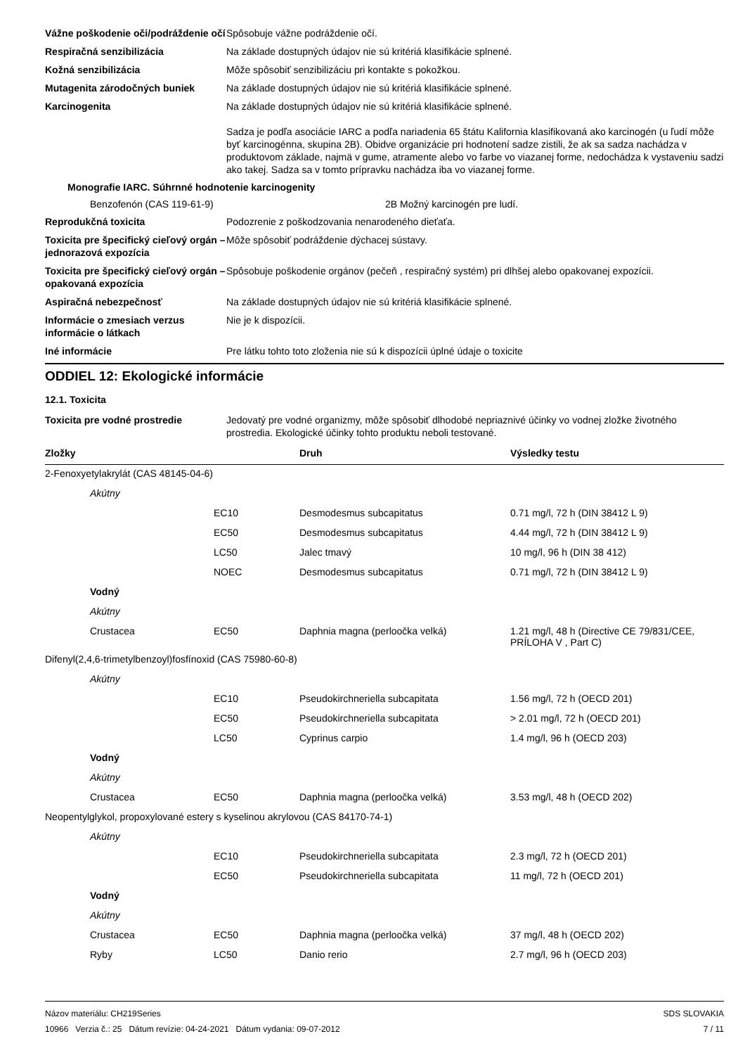Vážne poškodenie oči/podráždenie očí
Spôsobuje vážne podráždenie očí.
Respiračná senzibilizácia Na základe dostupných údajov nie sú kritériá klasifikácie splnené.
Kožná senzibilizácia Môže spôsobiť senzibilizáciu pri kontakte s pokožkou.
Mutagenita zárodočných buniek Na základe dostupných údajov nie sú kritériá klasifikácie splnené.
Karcinogenita Na základe dostupných údajov nie sú kritériá klasifikácie splnené.
Sadza je podľa asociácie IARC a podľa nariadenia 65 štátu Kalifornia klasifikovaná ako karcinogén (u ľudí môže byť karcinogénna, skupina 2B). Obidve organizácie pri hodnotení sadze zistili, že ak sa sadza nachádza v produktovom základe, najmä v gume, atramente alebo vo farbe vo viazanej forme, nedochádza k vystaveniu sadzi ako takej. Sadza sa v tomto prípravku nachádza iba vo viazanej forme.
Monografie IARC. Súhrnné hodnotenie karcinogenity
Benzofenón (CAS 119-61-9) 2B Možný karcinogén pre ludí.
Reprodukčná toxicita Podozrenie z poškodzovania nenarodeného dieťaťa.
Toxicita pre špecifický cieľový orgán – jednorazová expozícia
Môže spôsobiť podráždenie dýchacej sústavy.
Toxicita pre špecifický cieľový orgán – opakovaná expozícia
Spôsobuje poškodenie orgánov (pečeň , respiračný systém) pri dlhšej alebo opakovanej expozícii.
Aspiračná nebezpečnosť Na základe dostupných údajov nie sú kritériá klasifikácie splnené.
Informácie o zmesiach verzus informácie o látkach
Nie je k dispozícii.
Iné informácie Pre látku tohto toto zloženia nie sú k dispozícii úplné údaje o toxicite
ODDIEL 12: Ekologické informácie
12.1. Toxicita
Toxicita pre vodné prostredie Jedovatý pre vodné organizmy, môže spôsobiť dlhodobé nepriaznivé účinky vo vodnej zložke životného prostredia. Ekologické účinky tohto produktu neboli testované.
| Zložky | | | Druh | Výsledky testu |
| --- | --- | --- | --- | --- |
| 2-Fenoxyetylakrylát (CAS 48145-04-6) | | | | |
| | Akútny | | | |
| | | EC10 | Desmodesmus subcapitatus | 0.71 mg/l, 72 h (DIN 38412 L 9) |
| | | EC50 | Desmodesmus subcapitatus | 4.44 mg/l, 72 h (DIN 38412 L 9) |
| | | LC50 | Jalec tmavý | 10 mg/l, 96 h (DIN 38 412) |
| | | NOEC | Desmodesmus subcapitatus | 0.71 mg/l, 72 h (DIN 38412 L 9) |
| | Vodný | | | |
| | Akútny | | | |
| | Crustacea | EC50 | Daphnia magna (perloočka velká) | 1.21 mg/l, 48 h (Directive CE 79/831/CEE, PRÍLOHA V , Part C) |
| Difenyl(2,4,6-trimetylbenzoyl)fosfínoxid (CAS 75980-60-8) | | | | |
| | Akútny | | | |
| | | EC10 | Pseudokirchneriella subcapitata | 1.56 mg/l, 72 h (OECD 201) |
| | | EC50 | Pseudokirchneriella subcapitata | > 2.01 mg/l, 72 h (OECD 201) |
| | | LC50 | Cyprinus carpio | 1.4 mg/l, 96 h (OECD 203) |
| | Vodný | | | |
| | Akútny | | | |
| | Crustacea | EC50 | Daphnia magna (perloočka velká) | 3.53 mg/l, 48 h (OECD 202) |
| Neopentylglykol, propoxylované estery s kyselinou akrylovou (CAS 84170-74-1) | | | | |
| | Akútny | | | |
| | | EC10 | Pseudokirchneriella subcapitata | 2.3 mg/l, 72 h (OECD 201) |
| | | EC50 | Pseudokirchneriella subcapitata | 11 mg/l, 72 h (OECD 201) |
| | Vodný | | | |
| | Akútny | | | |
| | Crustacea | EC50 | Daphnia magna (perloočka velká) | 37 mg/l, 48 h (OECD 202) |
| | Ryby | LC50 | Danio rerio | 2.7 mg/l, 96 h (OECD 203) |
Názov materiálu: CH219Series
10966 Verzia č.: 25 Dátum revízie: 04-24-2021 Dátum vydania: 09-07-2012
SDS SLOVAKIA
7 / 11